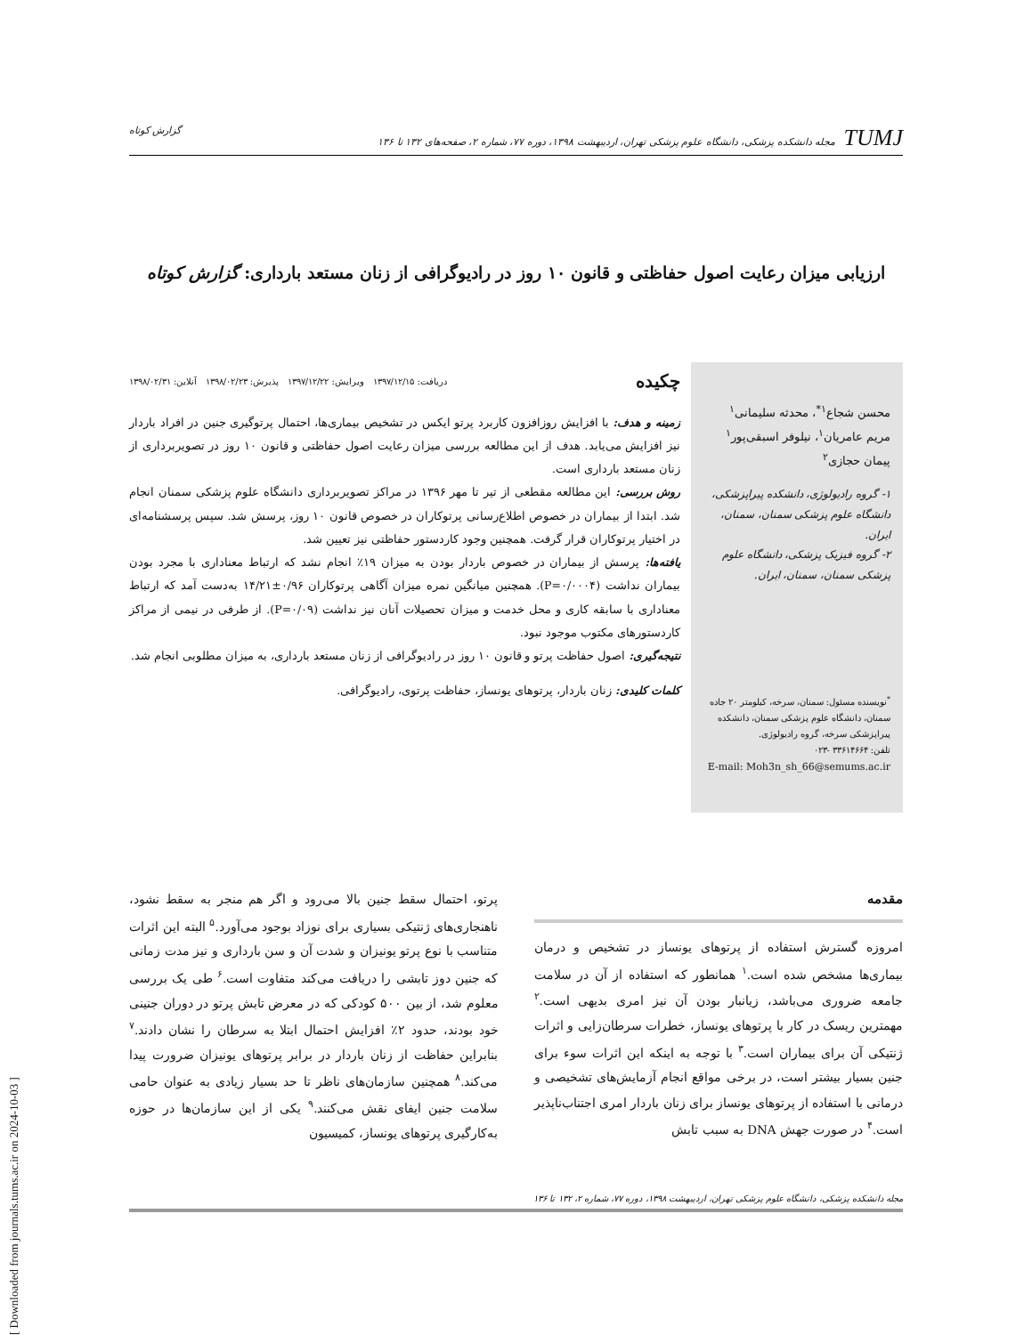TUMJ مجله دانشکده پزشکی، دانشگاه علوم پزشکی تهران، اردیبهشت ۱۳۹۸، دوره ۷۷، شماره ۲، صفحه‌های ۱۳۲ تا ۱۳۶
گزارش کوتاه
ارزیابی میزان رعایت اصول حفاظتی و قانون ۱۰ روز در رادیوگرافی از زنان مستعد بارداری: گزارش کوتاه
محسن شجاع<sup>۱*</sup>، محدثه سلیمانی<sup>۱</sup>
مریم عامریان<sup>۱</sup>، نیلوفر اسبقی‌پور<sup>۱</sup>
پیمان حجازی<sup>۲</sup>
۱- گروه رادیولوژی، دانشکده پیراپزشکی، دانشگاه علوم پزشکی سمنان، سمنان، ایران.
۲- گروه فیزیک پزشکی، دانشگاه علوم پزشکی سمنان، سمنان، ایران.
<sup>*</sup> نویسنده مسئول: سمنان، سرخه، کیلومتر ۲۰ جاده سمنان، دانشگاه علوم پزشکی سمنان، دانشکده پیراپزشکی سرخه، گروه رادیولوژی.
تلفن: ۳۳۶۱۴۶۶۴ -۰۲۳
E-mail: Moh3n_sh_66@semums.ac.ir
چکیده دریافت: ۱۳۹۷/۱۲/۱۵ ویرایش: ۱۳۹۷/۱۲/۲۲ پذیرش: ۱۳۹۸/۰۲/۲۳ آنلاین: ۱۳۹۸/۰۲/۳۱
زمینه و هدف: با افزایش روزافزون کاربرد پرتو ایکس در تشخیص بیماری‌ها، احتمال پرتوگیری جنین در افراد باردار نیز افزایش می‌یابد. هدف از این مطالعه بررسی میزان رعایت اصول حفاظتی و قانون ۱۰ روز در تصویربرداری از زنان مستعد بارداری است.
روش بررسی: این مطالعه مقطعی از تیر تا مهر ۱۳۹۶ در مراکز تصویربرداری دانشگاه علوم پزشکی سمنان انجام شد. ابتدا از بیماران در خصوص اطلاع‌رسانی پرتوکاران در خصوص قانون ۱۰ روز، پرسش شد. سپس پرسشنامه‌ای در اختیار پرتوکاران قرار گرفت. همچنین وجود کاردستور حفاظتی نیز تعیین شد.
یافته‌ها: پرسش از بیماران در خصوص باردار بودن به میزان ۱۹٪ انجام نشد که ارتباط معناداری با مجرد بودن بیماران نداشت (P=۰/۰۰۰۴). همچنین میانگین نمره میزان آگاهی پرتوکاران ۰/۹۶±۱۴/۲۱ به‌دست آمد که ارتباط معناداری با سابقه کاری و محل خدمت و میزان تحصیلات آنان نیز نداشت (P=۰/۰۹). از طرفی در نیمی از مراکز کاردستورهای مکتوب موجود نبود.
نتیجه‌گیری: اصول حفاظت پرتو و قانون ۱۰ روز در رادیوگرافی از زنان مستعد بارداری، به میزان مطلوبی انجام شد.
کلمات کلیدی: زنان باردار، پرتوهای یونساز، حفاظت پرتوی، رادیوگرافی.
مقدمه
امروزه گسترش استفاده از پرتوهای یونساز در تشخیص و درمان بیماری‌ها مشخص شده است.<sup>۱</sup> همانطور که استفاده از آن در سلامت جامعه ضروری می‌باشد، زیانبار بودن آن نیز امری بدیهی است.<sup>۲</sup> مهمترین ریسک در کار با پرتوهای یونساز، خطرات سرطان‌زایی و اثرات ژنتیکی آن برای بیماران است.<sup>۳</sup> با توجه به اینکه این اثرات سوء برای جنین بسیار بیشتر است، در برخی مواقع انجام آزمایش‌های تشخیصی و درمانی با استفاده از پرتوهای یونساز برای زنان باردار امری اجتناب‌ناپذیر است.<sup>۴</sup> در صورت جهش DNA به سبب تابش
پرتو، احتمال سقط جنین بالا می‌رود و اگر هم منجر به سقط نشود، ناهنجاری‌های ژنتیکی بسیاری برای نوزاد بوجود می‌آورد.<sup>۵</sup> البته این اثرات متناسب با نوع پرتو یونیزان و شدت آن و سن بارداری و نیز مدت زمانی که جنین دوز تابشی را دریافت می‌کند متفاوت است.<sup>۶</sup> طی یک بررسی معلوم شد، از بین ۵۰۰ کودکی که در معرض تابش پرتو در دوران جنینی خود بودند، حدود ۲٪ افزایش احتمال ابتلا به سرطان را نشان دادند.<sup>۷</sup> بنابراین حفاظت از زنان باردار در برابر پرتوهای یونیزان ضرورت پیدا می‌کند.<sup>۸</sup> همچنین سازمان‌های ناظر تا حد بسیار زیادی به عنوان حامی سلامت جنین ایفای نقش می‌کنند.<sup>۹</sup> یکی از این سازمان‌ها در حوزه به‌کارگیری پرتوهای یونساز، کمیسیون
مجله دانشکده پزشکی، دانشگاه علوم پزشکی تهران، اردیبهشت ۱۳۹۸، دوره ۷۷، شماره ۲، ۱۳۲ تا ۱۳۶
[ Downloaded from journals.tums.ac.ir on 2024-10-03 ]